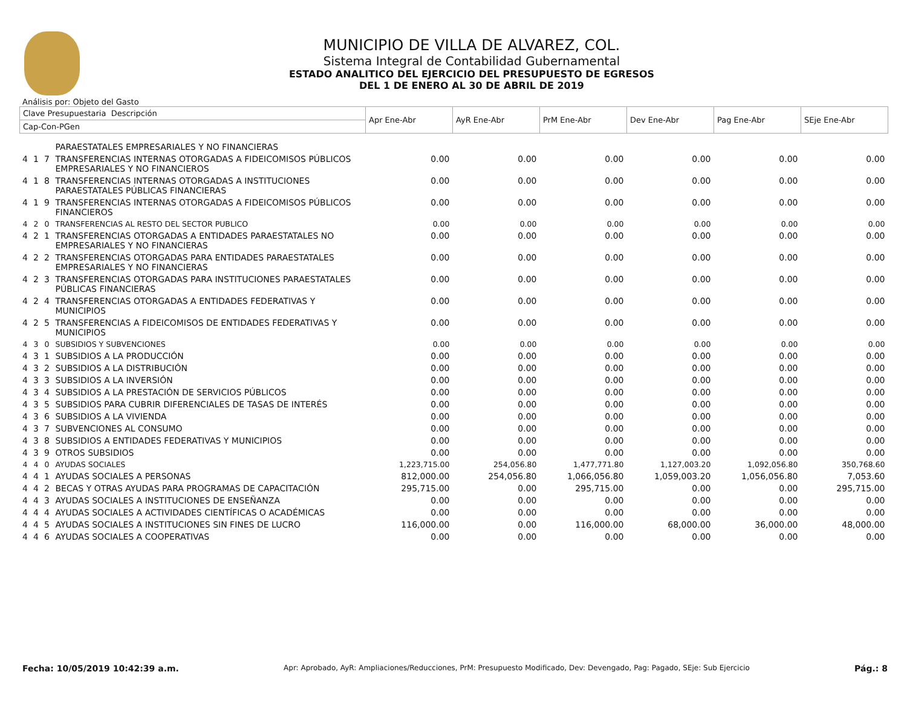MUNICIPIO DE VILLA DE ALVAREZ, COL.
Sistema Integral de Contabilidad Gubernamental
ESTADO ANALITICO DEL EJERCICIO DEL PRESUPUESTO DE EGRESOS
DEL 1 DE ENERO AL 30 DE ABRIL DE 2019
Análisis por: Objeto del Gasto
| Clave Presupuestaria Descripción | | | | Apr Ene-Abr | AyR Ene-Abr | PrM Ene-Abr | Dev Ene-Abr | Pag Ene-Abr | SEje Ene-Abr |
| --- | --- | --- | --- | --- | --- | --- | --- | --- | --- |
| Cap-Con-PGen | | | | | | | | | |
| | | | PARAESTATALES EMPRESARIALES Y NO FINANCIERAS | | | | | | |
| 4 | 1 | 7 | TRANSFERENCIAS INTERNAS OTORGADAS A FIDEICOMISOS PÚBLICOS EMPRESARIALES Y NO FINANCIEROS | 0.00 | 0.00 | 0.00 | 0.00 | 0.00 | 0.00 |
| 4 | 1 | 8 | TRANSFERENCIAS INTERNAS OTORGADAS A INSTITUCIONES PARAESTATALES PÚBLICAS FINANCIERAS | 0.00 | 0.00 | 0.00 | 0.00 | 0.00 | 0.00 |
| 4 | 1 | 9 | TRANSFERENCIAS INTERNAS OTORGADAS A FIDEICOMISOS PÚBLICOS FINANCIEROS | 0.00 | 0.00 | 0.00 | 0.00 | 0.00 | 0.00 |
| 4 | 2 | 0 | TRANSFERENCIAS AL RESTO DEL SECTOR PUBLICO | 0.00 | 0.00 | 0.00 | 0.00 | 0.00 | 0.00 |
| 4 | 2 | 1 | TRANSFERENCIAS OTORGADAS A ENTIDADES PARAESTATALES NO EMPRESARIALES Y NO FINANCIERAS | 0.00 | 0.00 | 0.00 | 0.00 | 0.00 | 0.00 |
| 4 | 2 | 2 | TRANSFERENCIAS OTORGADAS PARA ENTIDADES PARAESTATALES EMPRESARIALES Y NO FINANCIERAS | 0.00 | 0.00 | 0.00 | 0.00 | 0.00 | 0.00 |
| 4 | 2 | 3 | TRANSFERENCIAS OTORGADAS PARA INSTITUCIONES PARAESTATALES PÚBLICAS FINANCIERAS | 0.00 | 0.00 | 0.00 | 0.00 | 0.00 | 0.00 |
| 4 | 2 | 4 | TRANSFERENCIAS OTORGADAS A ENTIDADES FEDERATIVAS Y MUNICIPIOS | 0.00 | 0.00 | 0.00 | 0.00 | 0.00 | 0.00 |
| 4 | 2 | 5 | TRANSFERENCIAS A FIDEICOMISOS DE ENTIDADES FEDERATIVAS Y MUNICIPIOS | 0.00 | 0.00 | 0.00 | 0.00 | 0.00 | 0.00 |
| 4 | 3 | 0 | SUBSIDIOS Y SUBVENCIONES | 0.00 | 0.00 | 0.00 | 0.00 | 0.00 | 0.00 |
| 4 | 3 | 1 | SUBSIDIOS A LA PRODUCCIÓN | 0.00 | 0.00 | 0.00 | 0.00 | 0.00 | 0.00 |
| 4 | 3 | 2 | SUBSIDIOS A LA DISTRIBUCIÓN | 0.00 | 0.00 | 0.00 | 0.00 | 0.00 | 0.00 |
| 4 | 3 | 3 | SUBSIDIOS A LA INVERSIÓN | 0.00 | 0.00 | 0.00 | 0.00 | 0.00 | 0.00 |
| 4 | 3 | 4 | SUBSIDIOS A LA PRESTACIÓN DE SERVICIOS PÚBLICOS | 0.00 | 0.00 | 0.00 | 0.00 | 0.00 | 0.00 |
| 4 | 3 | 5 | SUBSIDIOS PARA CUBRIR DIFERENCIALES DE TASAS DE INTERÉS | 0.00 | 0.00 | 0.00 | 0.00 | 0.00 | 0.00 |
| 4 | 3 | 6 | SUBSIDIOS A LA VIVIENDA | 0.00 | 0.00 | 0.00 | 0.00 | 0.00 | 0.00 |
| 4 | 3 | 7 | SUBVENCIONES AL CONSUMO | 0.00 | 0.00 | 0.00 | 0.00 | 0.00 | 0.00 |
| 4 | 3 | 8 | SUBSIDIOS A ENTIDADES FEDERATIVAS Y MUNICIPIOS | 0.00 | 0.00 | 0.00 | 0.00 | 0.00 | 0.00 |
| 4 | 3 | 9 | OTROS SUBSIDIOS | 0.00 | 0.00 | 0.00 | 0.00 | 0.00 | 0.00 |
| 4 | 4 | 0 | AYUDAS SOCIALES | 1,223,715.00 | 254,056.80 | 1,477,771.80 | 1,127,003.20 | 1,092,056.80 | 350,768.60 |
| 4 | 4 | 1 | AYUDAS SOCIALES A PERSONAS | 812,000.00 | 254,056.80 | 1,066,056.80 | 1,059,003.20 | 1,056,056.80 | 7,053.60 |
| 4 | 4 | 2 | BECAS Y OTRAS AYUDAS PARA PROGRAMAS DE CAPACITACIÓN | 295,715.00 | 0.00 | 295,715.00 | 0.00 | 0.00 | 295,715.00 |
| 4 | 4 | 3 | AYUDAS SOCIALES A INSTITUCIONES DE ENSEÑANZA | 0.00 | 0.00 | 0.00 | 0.00 | 0.00 | 0.00 |
| 4 | 4 | 4 | AYUDAS SOCIALES A ACTIVIDADES CIENTÍFICAS O ACADÉMICAS | 0.00 | 0.00 | 0.00 | 0.00 | 0.00 | 0.00 |
| 4 | 4 | 5 | AYUDAS SOCIALES A INSTITUCIONES SIN FINES DE LUCRO | 116,000.00 | 0.00 | 116,000.00 | 68,000.00 | 36,000.00 | 48,000.00 |
| 4 | 4 | 6 | AYUDAS SOCIALES A COOPERATIVAS | 0.00 | 0.00 | 0.00 | 0.00 | 0.00 | 0.00 |
Fecha: 10/05/2019 10:42:39 a.m. Apr: Aprobado, AyR: Ampliaciones/Reducciones, PrM: Presupuesto Modificado, Dev: Devengado, Pag: Pagado, SEje: Sub Ejercicio Pág.: 8